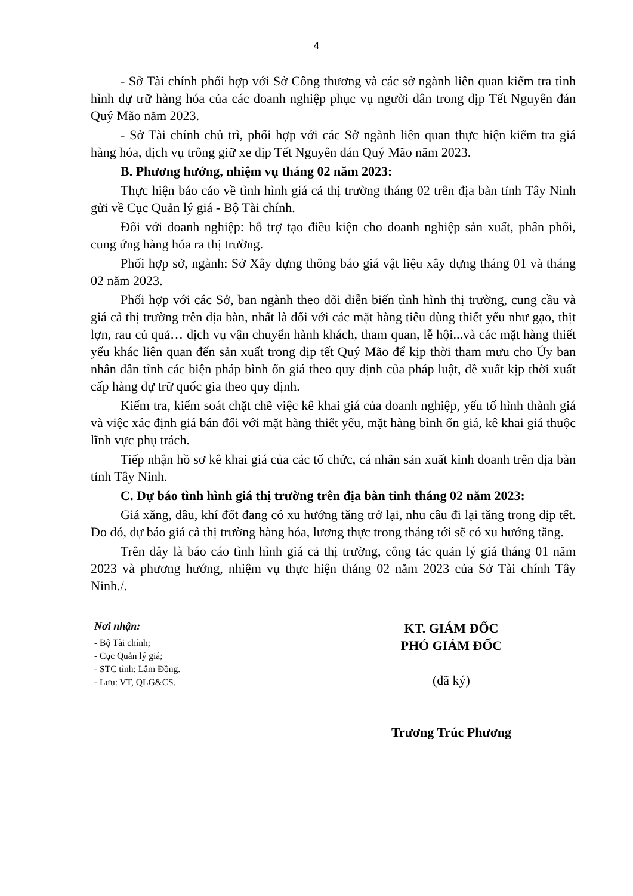4
- Sở Tài chính phối hợp với Sở Công thương và các sở ngành liên quan kiểm tra tình hình dự trữ hàng hóa của các doanh nghiệp phục vụ người dân trong dịp Tết Nguyên đán Quý Mão năm 2023.
- Sở Tài chính chủ trì, phối hợp với các Sở ngành liên quan thực hiện kiểm tra giá hàng hóa, dịch vụ trông giữ xe dịp Tết Nguyên đán Quý Mão năm 2023.
B. Phương hướng, nhiệm vụ tháng 02 năm 2023:
Thực hiện báo cáo về tình hình giá cả thị trường tháng 02 trên địa bàn tỉnh Tây Ninh gửi về Cục Quản lý giá - Bộ Tài chính.
Đối với doanh nghiệp: hỗ trợ tạo điều kiện cho doanh nghiệp sản xuất, phân phối, cung ứng hàng hóa ra thị trường.
Phối hợp sở, ngành: Sở Xây dựng thông báo giá vật liệu xây dựng tháng 01 và tháng 02 năm 2023.
Phối hợp với các Sở, ban ngành theo dõi diễn biến tình hình thị trường, cung cầu và giá cả thị trường trên địa bàn, nhất là đối với các mặt hàng tiêu dùng thiết yếu như gạo, thịt lợn, rau củ quả… dịch vụ vận chuyển hành khách, tham quan, lễ hội...và các mặt hàng thiết yếu khác liên quan đến sản xuất trong dịp tết Quý Mão để kịp thời tham mưu cho Ủy ban nhân dân tỉnh các biện pháp bình ổn giá theo quy định của pháp luật, đề xuất kịp thời xuất cấp hàng dự trữ quốc gia theo quy định.
Kiểm tra, kiểm soát chặt chẽ việc kê khai giá của doanh nghiệp, yếu tố hình thành giá và việc xác định giá bán đối với mặt hàng thiết yếu, mặt hàng bình ổn giá, kê khai giá thuộc lĩnh vực phụ trách.
Tiếp nhận hồ sơ kê khai giá của các tổ chức, cá nhân sản xuất kinh doanh trên địa bàn tỉnh Tây Ninh.
C. Dự báo tình hình giá thị trường trên địa bàn tỉnh tháng 02 năm 2023:
Giá xăng, dầu, khí đốt đang có xu hướng tăng trở lại, nhu cầu đi lại tăng trong dịp tết. Do đó, dự báo giá cả thị trường hàng hóa, lương thực trong tháng tới sẽ có xu hướng tăng.
Trên đây là báo cáo tình hình giá cả thị trường, công tác quản lý giá tháng 01 năm 2023 và phương hướng, nhiệm vụ thực hiện tháng 02 năm 2023 của Sở Tài chính Tây Ninh./.
Nơi nhận:
- Bộ Tài chính;
- Cục Quản lý giá;
- STC tỉnh: Lâm Đồng.
- Lưu: VT, QLG&CS.
KT. GIÁM ĐỐC
PHÓ GIÁM ĐỐC
(đã ký)
Trương Trúc Phương